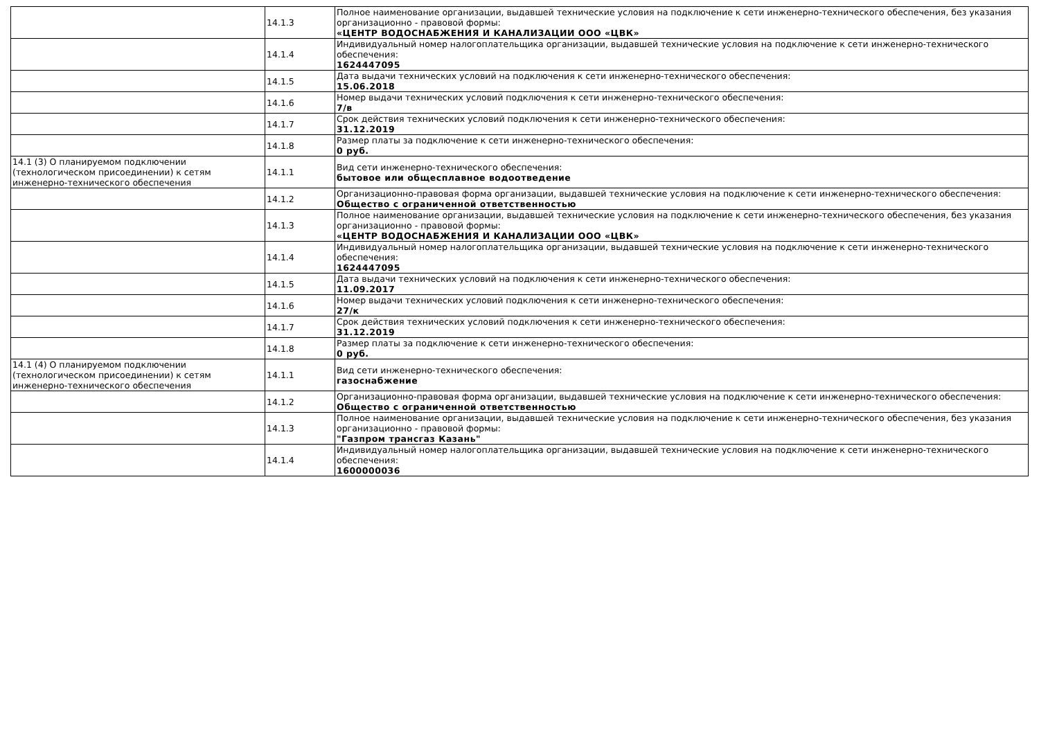| | 14.1.3 | Полное наименование организации, выдавшей технические условия на подключение к сети инженерно-технического обеспечения, без указания организационно - правовой формы: «ЦЕНТР ВОДОСНАБЖЕНИЯ И КАНАЛИЗАЦИИ ООО «ЦВК» |
| | 14.1.4 | Индивидуальный номер налогоплательщика организации, выдавшей технические условия на подключение к сети инженерно-технического обеспечения: 1624447095 |
| | 14.1.5 | Дата выдачи технических условий на подключения к сети инженерно-технического обеспечения: 15.06.2018 |
| | 14.1.6 | Номер выдачи технических условий подключения к сети инженерно-технического обеспечения: 7/в |
| | 14.1.7 | Срок действия технических условий подключения к сети инженерно-технического обеспечения: 31.12.2019 |
| | 14.1.8 | Размер платы за подключение к сети инженерно-технического обеспечения: 0 руб. |
| 14.1 (3) О планируемом подключении (технологическом присоединении) к сетям инженерно-технического обеспечения | 14.1.1 | Вид сети инженерно-технического обеспечения: бытовое или общесплавное водоотведение |
| | 14.1.2 | Организационно-правовая форма организации, выдавшей технические условия на подключение к сети инженерно-технического обеспечения: Общество с ограниченной ответственностью |
| | 14.1.3 | Полное наименование организации, выдавшей технические условия на подключение к сети инженерно-технического обеспечения, без указания организационно - правовой формы: «ЦЕНТР ВОДОСНАБЖЕНИЯ И КАНАЛИЗАЦИИ ООО «ЦВК» |
| | 14.1.4 | Индивидуальный номер налогоплательщика организации, выдавшей технические условия на подключение к сети инженерно-технического обеспечения: 1624447095 |
| | 14.1.5 | Дата выдачи технических условий на подключения к сети инженерно-технического обеспечения: 11.09.2017 |
| | 14.1.6 | Номер выдачи технических условий подключения к сети инженерно-технического обеспечения: 27/к |
| | 14.1.7 | Срок действия технических условий подключения к сети инженерно-технического обеспечения: 31.12.2019 |
| | 14.1.8 | Размер платы за подключение к сети инженерно-технического обеспечения: 0 руб. |
| 14.1 (4) О планируемом подключении (технологическом присоединении) к сетям инженерно-технического обеспечения | 14.1.1 | Вид сети инженерно-технического обеспечения: газоснабжение |
| | 14.1.2 | Организационно-правовая форма организации, выдавшей технические условия на подключение к сети инженерно-технического обеспечения: Общество с ограниченной ответственностью |
| | 14.1.3 | Полное наименование организации, выдавшей технические условия на подключение к сети инженерно-технического обеспечения, без указания организационно - правовой формы: "Газпром трансгаз Казань" |
| | 14.1.4 | Индивидуальный номер налогоплательщика организации, выдавшей технические условия на подключение к сети инженерно-технического обеспечения: 1600000036 |